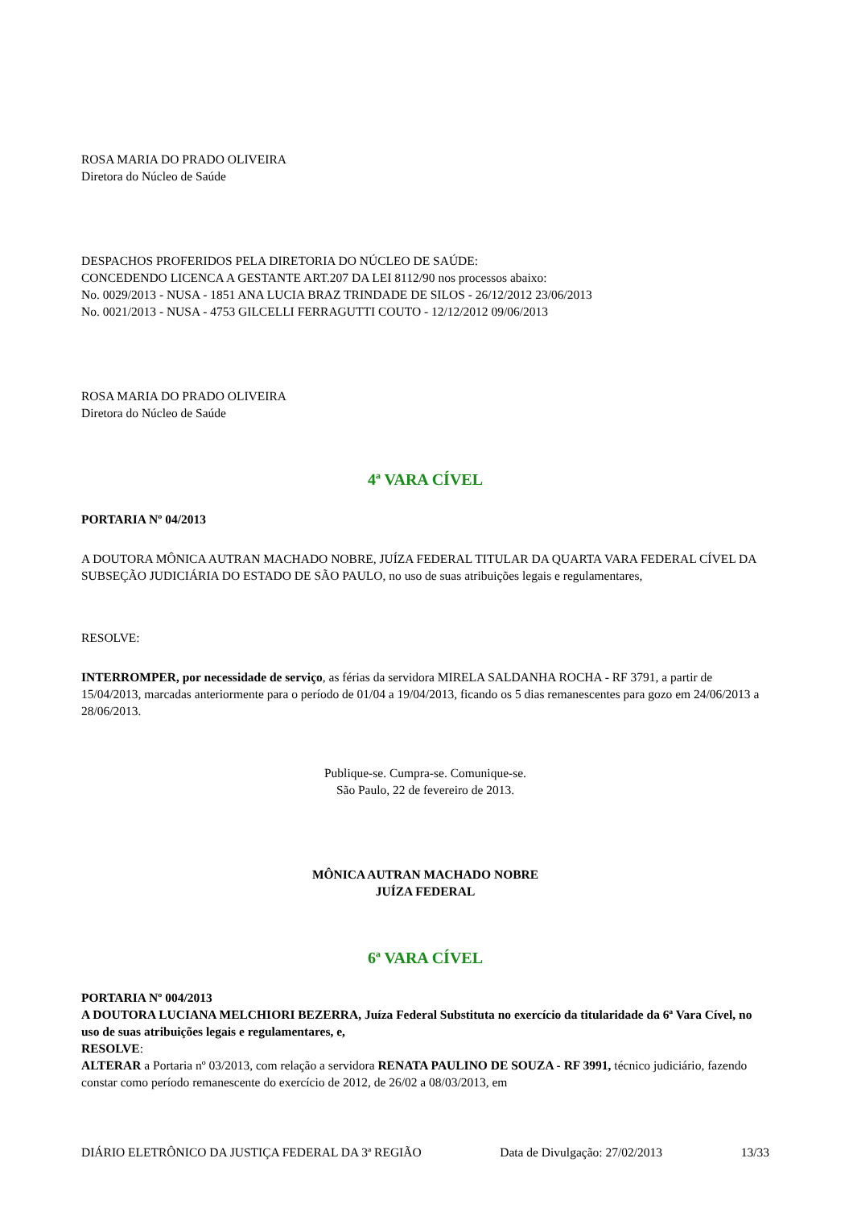ROSA MARIA DO PRADO OLIVEIRA
Diretora do Núcleo de Saúde
DESPACHOS PROFERIDOS PELA DIRETORIA DO NÚCLEO DE SAÚDE:
CONCEDENDO LICENCA A GESTANTE ART.207 DA LEI 8112/90 nos processos abaixo:
No. 0029/2013 - NUSA - 1851 ANA LUCIA BRAZ TRINDADE DE SILOS - 26/12/2012 23/06/2013
No. 0021/2013 - NUSA - 4753 GILCELLI FERRAGUTTI COUTO - 12/12/2012 09/06/2013
ROSA MARIA DO PRADO OLIVEIRA
Diretora do Núcleo de Saúde
4ª VARA CÍVEL
PORTARIA Nº 04/2013
A DOUTORA MÔNICA AUTRAN MACHADO NOBRE, JUÍZA FEDERAL TITULAR DA QUARTA VARA FEDERAL CÍVEL DA SUBSEÇÃO JUDICIÁRIA DO ESTADO DE SÃO PAULO, no uso de suas atribuições legais e regulamentares,
RESOLVE:
INTERROMPER, por necessidade de serviço, as férias da servidora MIRELA SALDANHA ROCHA - RF 3791, a partir de 15/04/2013, marcadas anteriormente para o período de 01/04 a 19/04/2013, ficando os 5 dias remanescentes para gozo em 24/06/2013 a 28/06/2013.
Publique-se. Cumpra-se. Comunique-se.
São Paulo, 22 de fevereiro de 2013.
MÔNICA AUTRAN MACHADO NOBRE
JUÍZA FEDERAL
6ª VARA CÍVEL
PORTARIA Nº 004/2013
A DOUTORA LUCIANA MELCHIORI BEZERRA, Juíza Federal Substituta no exercício da titularidade da 6ª Vara Cível, no uso de suas atribuições legais e regulamentares, e,
RESOLVE:
ALTERAR a Portaria nº 03/2013, com relação a servidora RENATA PAULINO DE SOUZA - RF 3991, técnico judiciário, fazendo constar como período remanescente do exercício de 2012, de 26/02 a 08/03/2013, em
DIÁRIO ELETRÔNICO DA JUSTIÇA FEDERAL DA 3ª REGIÃO Data de Divulgação: 27/02/2013 13/33